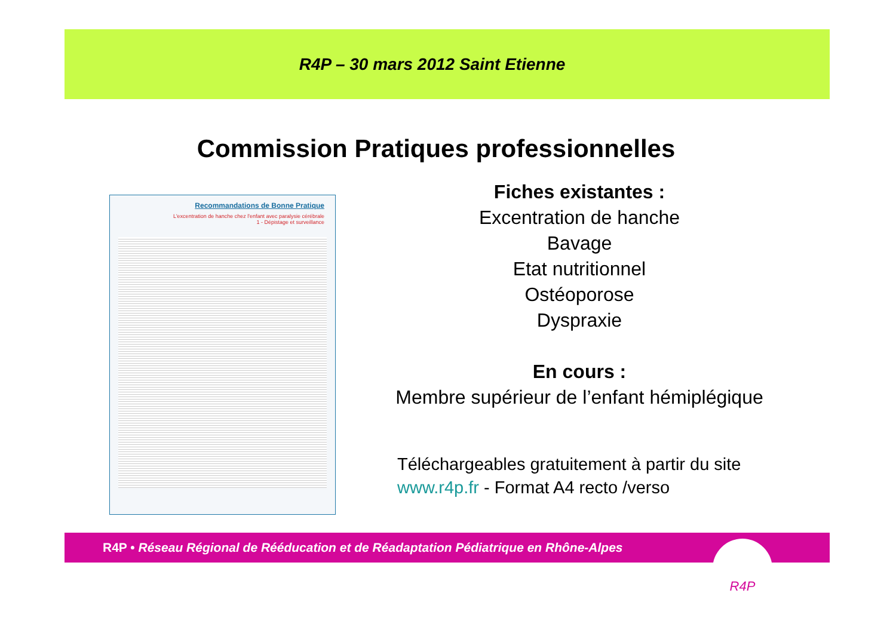R4P – 30 mars 2012 Saint Etienne
Commission Pratiques professionnelles
Recommandations de Bonne Pratique
L'excentration de hanche chez l'enfant avec paralysie cérébrale
1 - Dépistage et surveillance
Fiches existantes :
Excentration de hanche
Bavage
Etat nutritionnel
Ostéoporose
Dyspraxie
En cours :
Membre supérieur de l’enfant hémiplégique
Téléchargeables gratuitement à partir du site
www.r4p.fr - Format A4 recto /verso
R4P • Réseau Régional de Rééducation et de Réadaptation Pédiatrique en Rhône-Alpes R4P